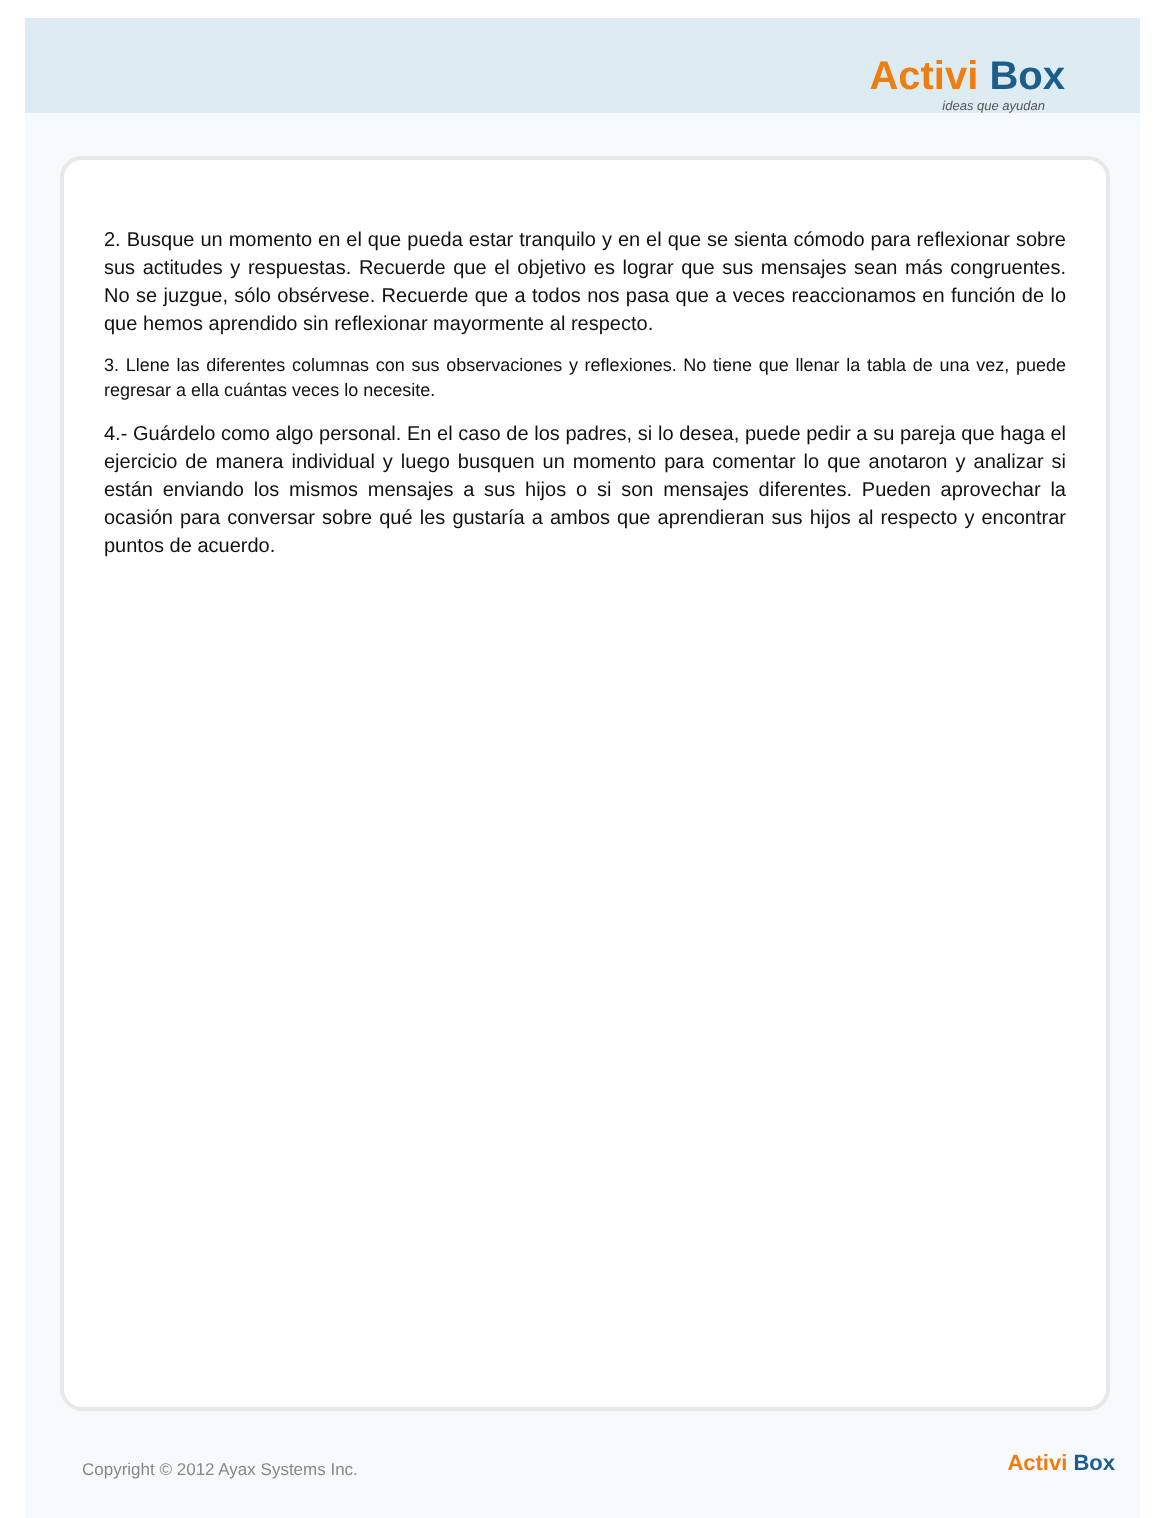Activi Box
ideas que ayudan
2. Busque un momento en el que pueda estar tranquilo y en el que se sienta cómodo para reflexionar sobre sus actitudes y respuestas. Recuerde que el objetivo es lograr que sus mensajes sean más congruentes. No se juzgue, sólo obsérvese. Recuerde que a todos nos pasa que a veces reaccionamos en función de lo que hemos aprendido sin reflexionar mayormente al respecto.
3. Llene las diferentes columnas con sus observaciones y reflexiones. No tiene que llenar la tabla de una vez, puede regresar a ella cuántas veces lo necesite.
4.- Guárdelo como algo personal. En el caso de los padres, si lo desea, puede pedir a su pareja que haga el ejercicio de manera individual y luego busquen un momento para comentar lo que anotaron y analizar si están enviando los mismos mensajes a sus hijos o si son mensajes diferentes. Pueden aprovechar la ocasión para conversar sobre qué les gustaría a ambos que aprendieran sus hijos al respecto y encontrar puntos de acuerdo.
Copyright © 2012 Ayax Systems Inc.
Activi Box